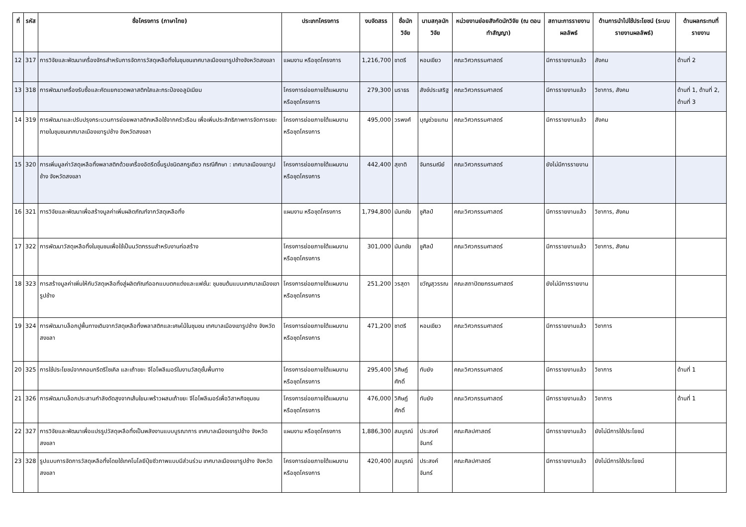| ที่ | รหัส | ชื่อโครงการ (ภาษาไทย) | ประเภทโครงการ | งบจัดสรร | ชื่อนักวิจัย | นามสกุลนักวิจัย | หน่วยงานย่อยสังกัดนักวิจัย (ณ ตอนทำสัญญา) | สถานะการรายงานผลลัพธ์ | ด้านการนำไปใช้ประโยชน์ (ระบบรายงานผลลัพธ์) | ด้านผลกระทบที่รายงาน |
| --- | --- | --- | --- | --- | --- | --- | --- | --- | --- | --- |
| 12 | 317 | การวิจัยและพัฒนาเครื่องจักรสำหรับการจัดการวัสดุเหลือทิ้งในชุมชนเทศบาลเมืองเขารูปช้างจังหวัดสงขลา | แผนงาน หรือชุดโครงการ | 1,216,700 | ชาตรี | หอมเขียว | คณะวิศวกรรมศาสตร์ | มีการรายงานแล้ว | สังคม | ด้านที่ 2 |
| 13 | 318 | การพัฒนาเครื่องรับซื้อและคัดแยกขวดพลาสติกใสและกระป๋องอลูมิเนียม | โครงการย่อยภายใต้แผนงาน หรือชุดโครงการ | 279,300 | นราธร | สังข์ประเสริฐ | คณะวิศวกรรมศาสตร์ | มีการรายงานแล้ว | วิชาการ, สังคม | ด้านที่ 1, ด้านที่ 2, ด้านที่ 3 |
| 14 | 319 | การพัฒนาและปรับปรุงกระบวนการย่อยพลาสติกเหลือใช้จากครัวเรือน เพื่อเพิ่มประสิทธิภาพการจัดการขยะภายในชุมชนเทศบาลเมืองเขารูปช้าง จังหวัดสงขลา | โครงการย่อยภายใต้แผนงาน หรือชุดโครงการ | 495,000 | วรพงศ์ | บุญช่วยแทน | คณะวิศวกรรมศาสตร์ | มีการรายงานแล้ว | สังคม | |
| 15 | 320 | การเพิ่มมูลค่าวัสดุเหลือทิ้งพลาสติกด้วยเครื่องอัดรีดขึ้นรูปชนิดสกรูเดียว กรณีศึกษา : เทศบาลเมืองเขารูปช้าง จังหวัดสงขลา | โครงการย่อยภายใต้แผนงาน หรือชุดโครงการ | 442,400 | สุชาติ | จันทรมณีย์ | คณะวิศวกรรมศาสตร์ | ยังไม่มีการรายงาน | | |
| 16 | 321 | การวิจัยและพัฒนาเพื่อสร้างมูลค่าเพิ่มผลิตภัณฑ์จากวัสดุเหลือทิ้ง | แผนงาน หรือชุดโครงการ | 1,794,800 | นันทชัย | ชูศิลป์ | คณะวิศวกรรมศาสตร์ | มีการรายงานแล้ว | วิชาการ, สังคม | |
| 17 | 322 | การพัฒนาวัสดุเหลือทิ้งในชุมชนเพื่อใช้เป็นนวัตกรรมสำหรับงานก่อสร้าง | โครงการย่อยภายใต้แผนงาน หรือชุดโครงการ | 301,000 | นันทชัย | ชูศิลป์ | คณะวิศวกรรมศาสตร์ | มีการรายงานแล้ว | วิชาการ, สังคม | |
| 18 | 323 | การสร้างมูลค่าเพิ่มให้กับวัสดุเหลือทิ้งสู่ผลิตภัณฑ์ออกแบบตกแต่งและแฟชั่น: ชุมชนต้นแบบเทศบาลเมืองเขารูปช้าง | โครงการย่อยภายใต้แผนงาน หรือชุดโครงการ | 251,200 | วรสุดา | ขวัญสุวรรณ | คณะสถาปัตยกรรมศาสตร์ | ยังไม่มีการรายงาน | | |
| 19 | 324 | การพัฒนาบล็อกปูพื้นทางเดินจากวัสดุเหลือทิ้งพลาสติกและเศษไม้ในชุมชน เทศบาลเมืองเขารูปช้าง จังหวัดสงขลา | โครงการย่อยภายใต้แผนงาน หรือชุดโครงการ | 471,200 | ชาตรี | หอมเขียว | คณะวิศวกรรมศาสตร์ | มีการรายงานแล้ว | วิชาการ | |
| 20 | 325 | การใช้ประโยชน์จากคอนกรีตรีไซเคิล และเถ้าขยะ จีโอโพลีเมอร์ในงานวัสดุชั้นพื้นทาง | โครงการย่อยภายใต้แผนงาน หรือชุดโครงการ | 295,400 | วิศิษฎ์ศักดิ์ | ทับยัง | คณะวิศวกรรมศาสตร์ | มีการรายงานแล้ว | วิชาการ | ด้านที่ 1 |
| 21 | 326 | การพัฒนาบล็อกประสานกำลังดัดสูงจากเส้นใยมะพร้าวผสมเถ้าขยะ จีโอโพลีเมอร์เพื่อวิสาหกิจชุมชน | โครงการย่อยภายใต้แผนงาน หรือชุดโครงการ | 476,000 | วิศิษฎ์ศักดิ์ | ทับยัง | คณะวิศวกรรมศาสตร์ | มีการรายงานแล้ว | วิชาการ | ด้านที่ 1 |
| 22 | 327 | การวิจัยและพัฒนาเพื่อแปรรูปวัสดุเหลือทิ้งเป็นพลังงานแบบบูรณาการ เทศบาลเมืองเขารูปช้าง จังหวัดสงขลา | แผนงาน หรือชุดโครงการ | 1,886,300 | สมบูรณ์ | ประสงค์จันทร์ | คณะศิลปศาสตร์ | มีการรายงานแล้ว | ยังไม่มีการใช้ประโยชน์ | |
| 23 | 328 | รูปแบบการจัดการวัสดุเหลือทิ้งโดยใช้เทคโนโลยีปุ๋ยชีวภาพแบบมีส่วนร่วม เทศบาลเมืองเขารูปช้าง จังหวัดสงขลา | โครงการย่อยภายใต้แผนงาน หรือชุดโครงการ | 420,400 | สมบูรณ์ | ประสงค์จันทร์ | คณะศิลปศาสตร์ | มีการรายงานแล้ว | ยังไม่มีการใช้ประโยชน์ | |